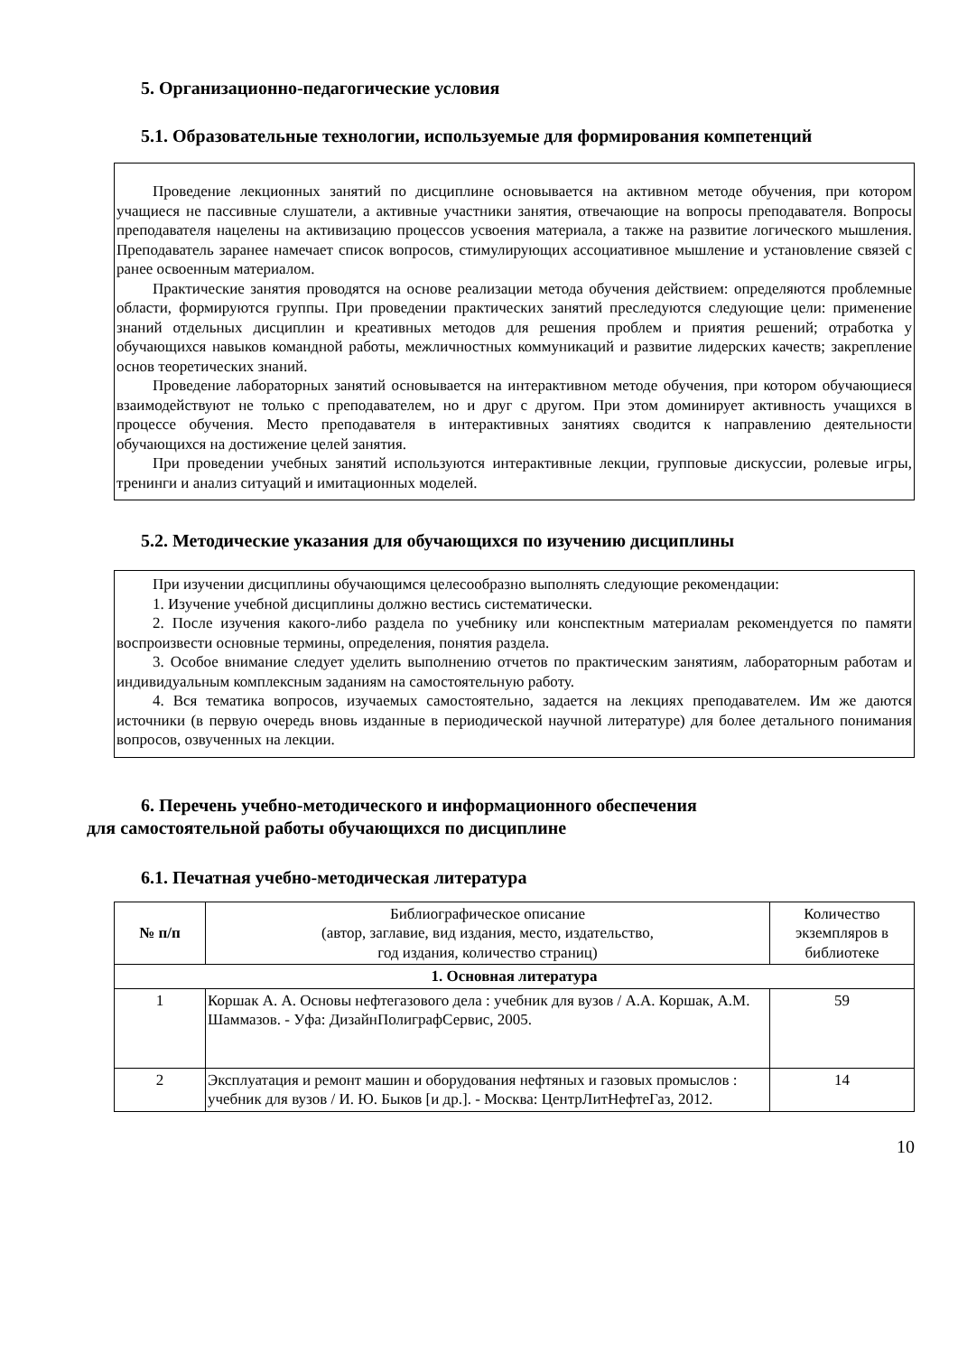5. Организационно-педагогические условия
5.1. Образовательные технологии, используемые для формирования компетенций
Проведение лекционных занятий по дисциплине основывается на активном методе обучения, при котором учащиеся не пассивные слушатели, а активные участники занятия, отвечающие на вопросы преподавателя. Вопросы преподавателя нацелены на активизацию процессов усвоения материала, а также на развитие логического мышления. Преподаватель заранее намечает список вопросов, стимулирующих ассоциативное мышление и установление связей с ранее освоенным материалом.
Практические занятия проводятся на основе реализации метода обучения действием: определяются проблемные области, формируются группы. При проведении практических занятий преследуются следующие цели: применение знаний отдельных дисциплин и креативных методов для решения проблем и приятия решений; отработка у обучающихся навыков командной работы, межличностных коммуникаций и развитие лидерских качеств; закрепление основ теоретических знаний.
Проведение лабораторных занятий основывается на интерактивном методе обучения, при котором обучающиеся взаимодействуют не только с преподавателем, но и друг с другом. При этом доминирует активность учащихся в процессе обучения. Место преподавателя в интерактивных занятиях сводится к направлению деятельности обучающихся на достижение целей занятия.
При проведении учебных занятий используются интерактивные лекции, групповые дискуссии, ролевые игры, тренинги и анализ ситуаций и имитационных моделей.
5.2. Методические указания для обучающихся по изучению дисциплины
При изучении дисциплины обучающимся целесообразно выполнять следующие рекомендации:
1. Изучение учебной дисциплины должно вестись систематически.
2. После изучения какого-либо раздела по учебнику или конспектным материалам рекомендуется по памяти воспроизвести основные термины, определения, понятия раздела.
3. Особое внимание следует уделить выполнению отчетов по практическим занятиям, лабораторным работам и индивидуальным комплексным заданиям на самостоятельную работу.
4. Вся тематика вопросов, изучаемых самостоятельно, задается на лекциях преподавателем. Им же даются источники (в первую очередь вновь изданные в периодической научной литературе) для более детального понимания вопросов, озвученных на лекции.
6. Перечень учебно-методического и информационного обеспечения
для самостоятельной работы обучающихся по дисциплине
6.1. Печатная учебно-методическая литература
| № п/п | Библиографическое описание (автор, заглавие, вид издания, место, издательство, год издания, количество страниц) | Количество экземпляров в библиотеке |
| --- | --- | --- |
| 1. Основная литература | | |
| 1 | Коршак А. А. Основы нефтегазового дела : учебник для вузов / А.А. Коршак, А.М. Шаммазов. - Уфа: ДизайнПолиграфСервис, 2005. | 59 |
| 2 | Эксплуатация и ремонт машин и оборудования нефтяных и газовых промыслов : учебник для вузов / И. Ю. Быков [и др.]. - Москва: ЦентрЛитНефтеГаз, 2012. | 14 |
10